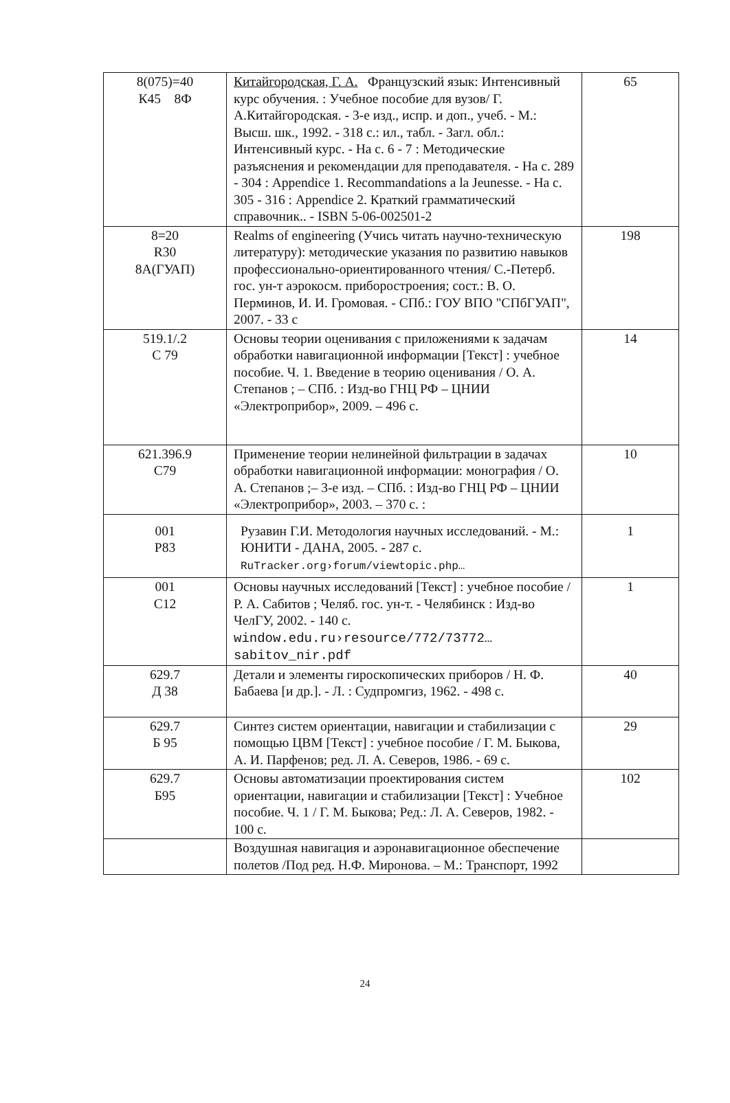| 8(075)=40 К45 8Ф | Китайгородская, Г. А. Французский язык: Интенсивный курс обучения. : Учебное пособие для вузов/ Г. А.Китайгородская. - 3-е изд., испр. и доп., учеб. - М.: Высш. шк., 1992. - 318 с.: ил., табл. - Загл. обл.: Интенсивный курс. - На с. 6 - 7 : Методические разъяснения и рекомендации для преподавателя. - На с. 289 - 304 : Appendice 1. Recommandations a la Jeunesse. - На с. 305 - 316 : Appendice 2. Краткий грамматический справочник.. - ISBN 5-06-002501-2 | 65 |
| 8=20 R30 8А(ГУАП) | Realms of engineering (Учись читать научно-техническую литературу): методические указания по развитию навыков профессионально-ориентированного чтения/ С.-Петерб. гос. ун-т аэрокосм. приборостроения; сост.: В. О. Перминов, И. И. Громовая. - СПб.: ГОУ ВПО "СПбГУАП", 2007. - 33 с | 198 |
| 519.1/.2 С 79 | Основы теории оценивания с приложениями к задачам обработки навигационной информации [Текст] : учебное пособие. Ч. 1. Введение в теорию оценивания / О. А. Степанов ; – СПб. : Изд-во ГНЦ РФ – ЦНИИ «Электроприбор», 2009. – 496 с. | 14 |
| 621.396.9 С79 | Применение теории нелинейной фильтрации в задачах обработки навигационной информации: монография / О. А. Степанов ;– 3-е изд. – СПб. : Изд-во ГНЦ РФ – ЦНИИ «Электроприбор», 2003. – 370 с. : | 10 |
| 001 Р83 | Рузавин Г.И. Методология научных исследований. - М.: ЮНИТИ - ДАНА, 2005. - 287 с. RuTracker.org›forum/viewtopic.php… | 1 |
| 001 С12 | Основы научных исследований [Текст] : учебное пособие / Р. А. Сабитов ; Челяб. гос. ун-т. - Челябинск : Изд-во ЧелГУ, 2002. - 140 с. window.edu.ru›resource/772/73772…sabitov_nir.pdf | 1 |
| 629.7 Д 38 | Детали и элементы гироскопических приборов / Н. Ф. Бабаева [и др.]. - Л. : Судпромгиз, 1962. - 498 с. | 40 |
| 629.7 Б 95 | Синтез систем ориентации, навигации и стабилизации с помощью ЦВМ [Текст] : учебное пособие / Г. М. Быкова, А. И. Парфенов; ред. Л. А. Северов, 1986. - 69 с. | 29 |
| 629.7 Б95 | Основы автоматизации проектирования систем ориентации, навигации и стабилизации [Текст] : Учебное пособие. Ч. 1 / Г. М. Быкова; Ред.: Л. А. Северов, 1982. - 100 с. | 102 |
| | Воздушная навигация и аэронавигационное обеспечение полетов /Под ред. Н.Ф. Миронова. – М.: Транспорт, 1992 | |
24